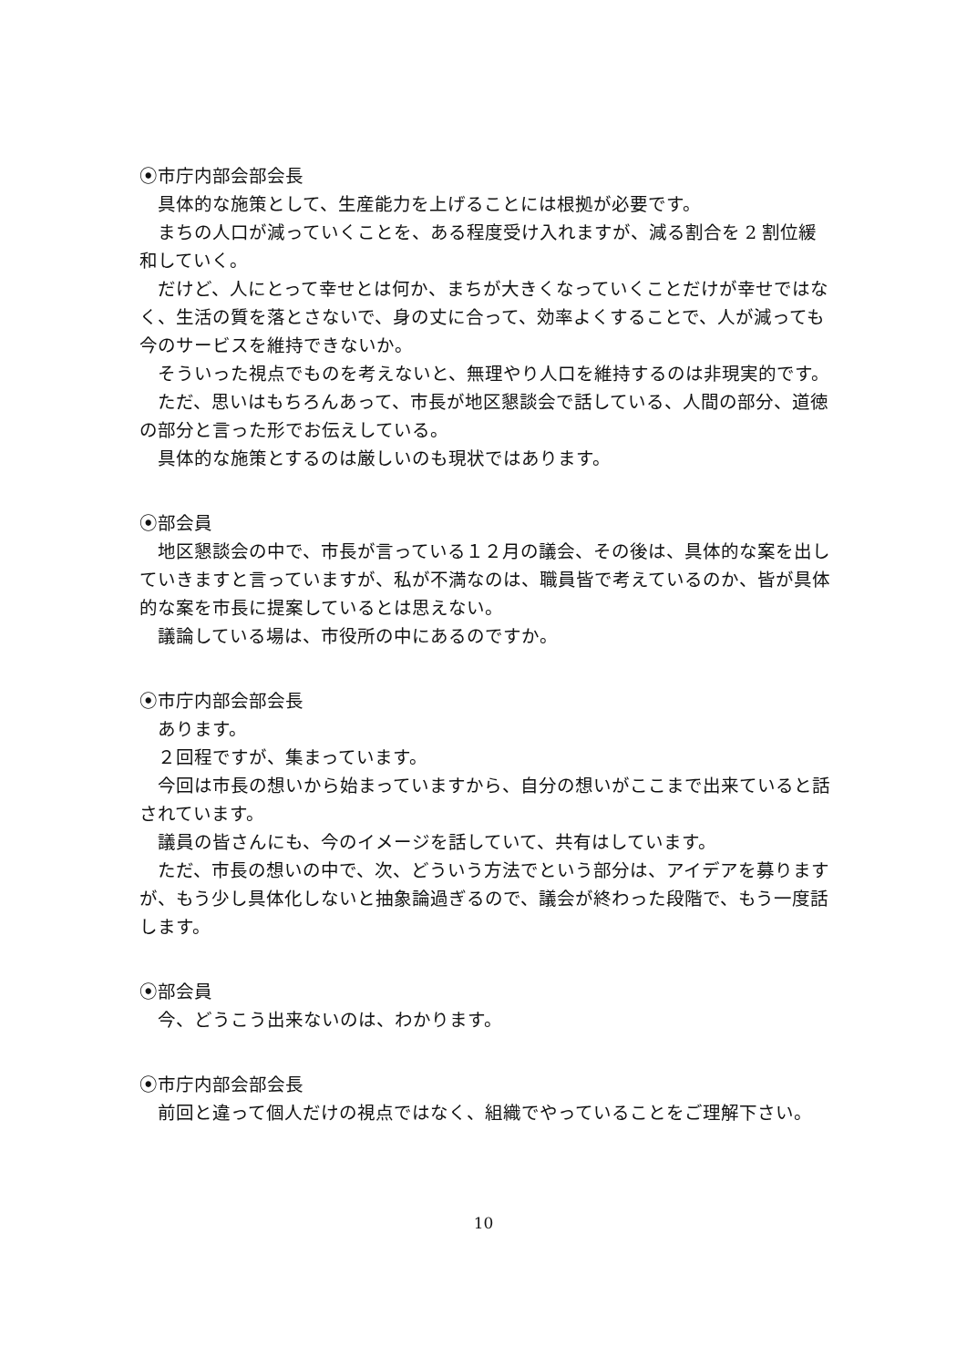⦿市庁内部会部会長
具体的な施策として、生産能力を上げることには根拠が必要です。
まちの人口が減っていくことを、ある程度受け入れますが、減る割合を 2 割位緩和していく。
だけど、人にとって幸せとは何か、まちが大きくなっていくことだけが幸せではなく、生活の質を落とさないで、身の丈に合って、効率よくすることで、人が減っても今のサービスを維持できないか。
そういった視点でものを考えないと、無理やり人口を維持するのは非現実的です。
ただ、思いはもちろんあって、市長が地区懇談会で話している、人間の部分、道徳の部分と言った形でお伝えしている。
具体的な施策とするのは厳しいのも現状ではあります。
⦿部会員
地区懇談会の中で、市長が言っている１２月の議会、その後は、具体的な案を出していきますと言っていますが、私が不満なのは、職員皆で考えているのか、皆が具体的な案を市長に提案しているとは思えない。
議論している場は、市役所の中にあるのですか。
⦿市庁内部会部会長
あります。
２回程ですが、集まっています。
今回は市長の想いから始まっていますから、自分の想いがここまで出来ていると話されています。
議員の皆さんにも、今のイメージを話していて、共有はしています。
ただ、市長の想いの中で、次、どういう方法でという部分は、アイデアを募りますが、もう少し具体化しないと抽象論過ぎるので、議会が終わった段階で、もう一度話します。
⦿部会員
今、どうこう出来ないのは、わかります。
⦿市庁内部会部会長
前回と違って個人だけの視点ではなく、組織でやっていることをご理解下さい。
10